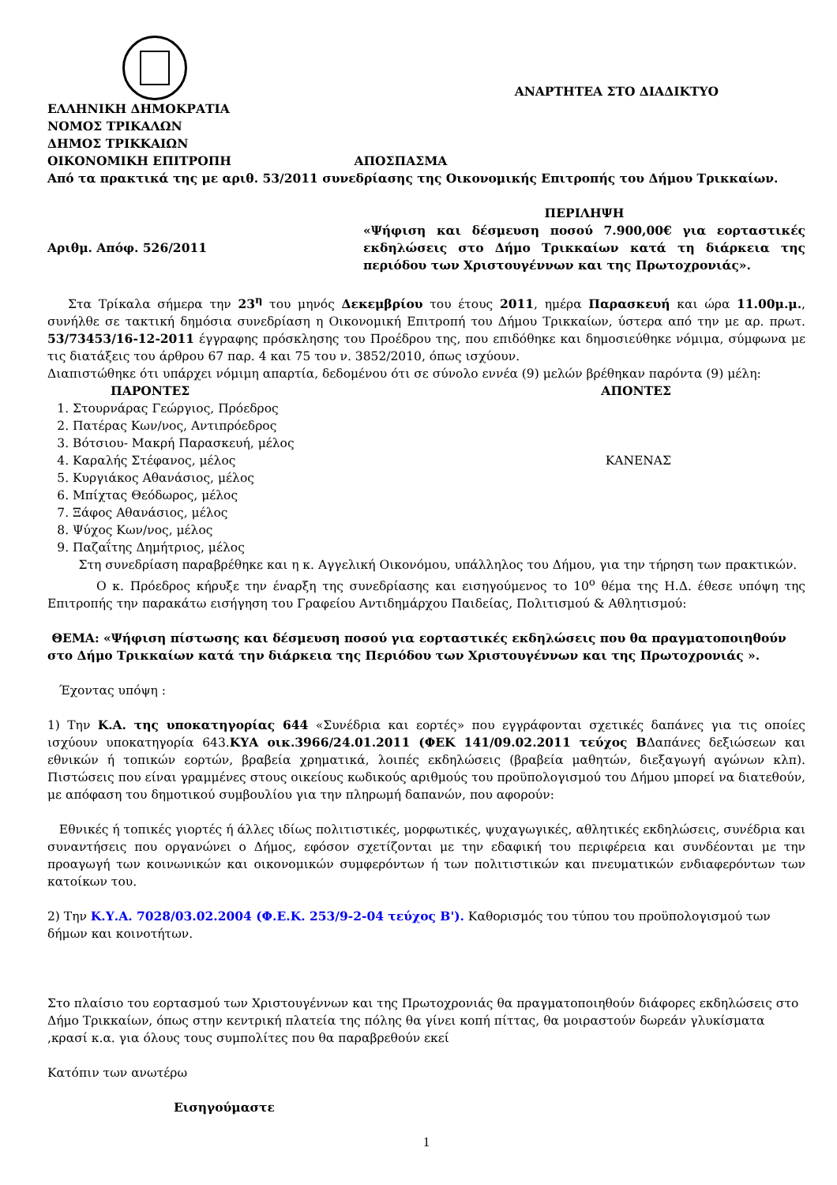ΑΝΑΡΤΗΤΕΑ ΣΤΟ ΔΙΑΔΙΚΤΥΟ
ΕΛΛΗΝΙΚΗ ΔΗΜΟΚΡΑΤΙΑ
ΝΟΜΟΣ ΤΡΙΚΑΛΩΝ
ΔΗΜΟΣ ΤΡΙΚΚΑΙΩΝ
ΟΙΚΟΝΟΜΙΚΗ ΕΠΙΤΡΟΠΗ ΑΠΟΣΠΑΣΜΑ
Από τα πρακτικά της με αριθ. 53/2011 συνεδρίασης της Οικονομικής Επιτροπής του Δήμου Τρικκαίων.
Αριθμ. Απόφ. 526/2011
ΠΕΡΙΛΗΨΗ
«Ψήφιση και δέσμευση ποσού 7.900,00€ για εορταστικές εκδηλώσεις στο Δήμο Τρικκαίων κατά τη διάρκεια της περιόδου των Χριστουγέννων και της Πρωτοχρονιάς».
Στα Τρίκαλα σήμερα την 23<sup>η</sup> του μηνός Δεκεμβρίου του έτους 2011, ημέρα Παρασκευή και ώρα 11.00μ.μ., συνήλθε σε τακτική δημόσια συνεδρίαση η Οικονομική Επιτροπή του Δήμου Τρικκαίων, ύστερα από την με αρ. πρωτ. 53/73453/16-12-2011 έγγραφης πρόσκλησης του Προέδρου της, που επιδόθηκε και δημοσιεύθηκε νόμιμα, σύμφωνα με τις διατάξεις του άρθρου 67 παρ. 4 και 75 του ν. 3852/2010, όπως ισχύουν.
Διαπιστώθηκε ότι υπάρχει νόμιμη απαρτία, δεδομένου ότι σε σύνολο εννέα (9) μελών βρέθηκαν παρόντα (9) μέλη:
ΠΑΡΟΝΤΕΣ ΑΠΟΝΤΕΣ
1. Στουρνάρας Γεώργιος, Πρόεδρος
2. Πατέρας Κων/νος, Αντιπρόεδρος
3. Βότσιου- Μακρή Παρασκευή, μέλος
4. Καραλής Στέφανος, μέλος
5. Κυργιάκος Αθανάσιος, μέλος
6. Μπίχτας Θεόδωρος, μέλος
7. Ξάφος Αθανάσιος, μέλος
8. Ψύχος Κων/νος, μέλος
9. Παζαΐτης Δημήτριος, μέλος
ΚΑΝΕΝΑΣ
Στη συνεδρίαση παραβρέθηκε και η κ. Αγγελική Οικονόμου, υπάλληλος του Δήμου, για την τήρηση των πρακτικών.
Ο κ. Πρόεδρος κήρυξε την έναρξη της συνεδρίασης και εισηγούμενος το 10<sup>ο</sup> θέμα της Η.Δ. έθεσε υπόψη της Επιτροπής την παρακάτω εισήγηση του Γραφείου Αντιδημάρχου Παιδείας, Πολιτισμού & Αθλητισμού:
ΘΕΜΑ: «Ψήφιση πίστωσης και δέσμευση ποσού για εορταστικές εκδηλώσεις που θα πραγματοποιηθούν στο Δήμο Τρικκαίων κατά την διάρκεια της Περιόδου των Χριστουγέννων και της Πρωτοχρονιάς ».
Έχοντας υπόψη :
1) Την Κ.Α. της υποκατηγορίας 644 «Συνέδρια και εορτές» που εγγράφονται σχετικές δαπάνες για τις οποίες ισχύουν υποκατηγορία 643.ΚΥΑ οικ.3966/24.01.2011 (ΦΕΚ 141/09.02.2011 τεύχος ΒΔαπάνες δεξιώσεων και εθνικών ή τοπικών εορτών, βραβεία χρηματικά, λοιπές εκδηλώσεις (βραβεία μαθητών, διεξαγωγή αγώνων κλπ). Πιστώσεις που είναι γραμμένες στους οικείους κωδικούς αριθμούς του προϋπολογισμού του Δήμου μπορεί να διατεθούν, με απόφαση του δημοτικού συμβουλίου για την πληρωμή δαπανών, που αφορούν:
Εθνικές ή τοπικές γιορτές ή άλλες ιδίως πολιτιστικές, μορφωτικές, ψυχαγωγικές, αθλητικές εκδηλώσεις, συνέδρια και συναντήσεις που οργανώνει ο Δήμος, εφόσον σχετίζονται με την εδαφική του περιφέρεια και συνδέονται με την προαγωγή των κοινωνικών και οικονομικών συμφερόντων ή των πολιτιστικών και πνευματικών ενδιαφερόντων των κατοίκων του.
2) Την Κ.Υ.Α. 7028/03.02.2004 (Φ.Ε.Κ. 253/9-2-04 τεύχος Β'). Καθορισμός του τύπου του προϋπολογισμού των δήμων και κοινοτήτων.
Στο πλαίσιο του εορτασμού των Χριστουγέννων και της Πρωτοχρονιάς θα πραγματοποιηθούν διάφορες εκδηλώσεις στο Δήμο Τρικκαίων, όπως στην κεντρική πλατεία της πόλης θα γίνει κοπή πίττας, θα μοιραστούν δωρεάν γλυκίσματα ,κρασί κ.α. για όλους τους συμπολίτες που θα παραβρεθούν εκεί
Κατόπιν των ανωτέρω
Εισηγούμαστε
1